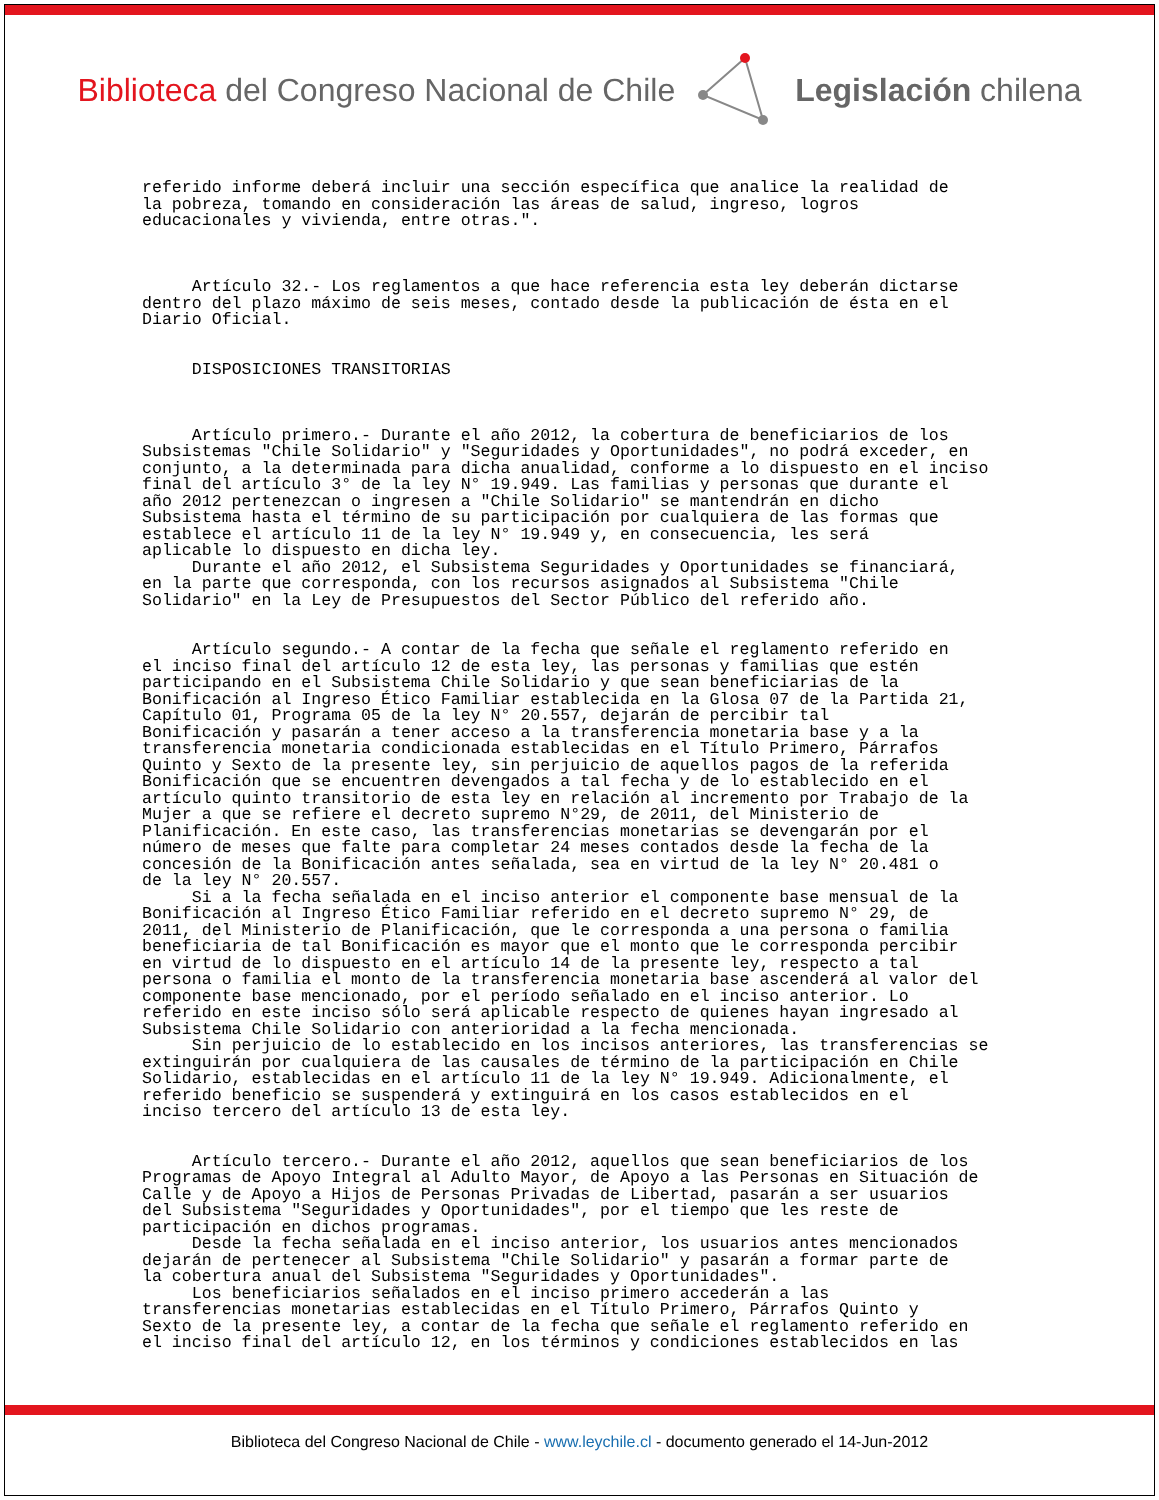Biblioteca del Congreso Nacional de Chile
Legislación chilena
referido informe deberá incluir una sección específica que analice la realidad de la pobreza, tomando en consideración las áreas de salud, ingreso, logros educacionales y vivienda, entre otras.". Artículo 32.- Los reglamentos a que hace referencia esta ley deberán dictarse dentro del plazo máximo de seis meses, contado desde la publicación de ésta en el Diario Oficial. DISPOSICIONES TRANSITORIAS Artículo primero.- Durante el año 2012, la cobertura de beneficiarios de los Subsistemas "Chile Solidario" y "Seguridades y Oportunidades", no podrá exceder, en conjunto, a la determinada para dicha anualidad, conforme a lo dispuesto en el inciso final del artículo 3° de la ley N° 19.949. Las familias y personas que durante el año 2012 pertenezcan o ingresen a "Chile Solidario" se mantendrán en dicho Subsistema hasta el término de su participación por cualquiera de las formas que establece el artículo 11 de la ley N° 19.949 y, en consecuencia, les será aplicable lo dispuesto en dicha ley. Durante el año 2012, el Subsistema Seguridades y Oportunidades se financiará, en la parte que corresponda, con los recursos asignados al Subsistema "Chile Solidario" en la Ley de Presupuestos del Sector Público del referido año. Artículo segundo.- A contar de la fecha que señale el reglamento referido en el inciso final del artículo 12 de esta ley, las personas y familias que estén participando en el Subsistema Chile Solidario y que sean beneficiarias de la Bonificación al Ingreso Ético Familiar establecida en la Glosa 07 de la Partida 21, Capítulo 01, Programa 05 de la ley N° 20.557, dejarán de percibir tal Bonificación y pasarán a tener acceso a la transferencia monetaria base y a la transferencia monetaria condicionada establecidas en el Título Primero, Párrafos Quinto y Sexto de la presente ley, sin perjuicio de aquellos pagos de la referida Bonificación que se encuentren devengados a tal fecha y de lo establecido en el artículo quinto transitorio de esta ley en relación al incremento por Trabajo de la Mujer a que se refiere el decreto supremo N°29, de 2011, del Ministerio de Planificación. En este caso, las transferencias monetarias se devengarán por el número de meses que falte para completar 24 meses contados desde la fecha de la concesión de la Bonificación antes señalada, sea en virtud de la ley N° 20.481 o de la ley N° 20.557. Si a la fecha señalada en el inciso anterior el componente base mensual de la Bonificación al Ingreso Ético Familiar referido en el decreto supremo N° 29, de 2011, del Ministerio de Planificación, que le corresponda a una persona o familia beneficiaria de tal Bonificación es mayor que el monto que le corresponda percibir en virtud de lo dispuesto en el artículo 14 de la presente ley, respecto a tal persona o familia el monto de la transferencia monetaria base ascenderá al valor del componente base mencionado, por el período señalado en el inciso anterior. Lo referido en este inciso sólo será aplicable respecto de quienes hayan ingresado al Subsistema Chile Solidario con anterioridad a la fecha mencionada. Sin perjuicio de lo establecido en los incisos anteriores, las transferencias se extinguirán por cualquiera de las causales de término de la participación en Chile Solidario, establecidas en el artículo 11 de la ley N° 19.949. Adicionalmente, el referido beneficio se suspenderá y extinguirá en los casos establecidos en el inciso tercero del artículo 13 de esta ley. Artículo tercero.- Durante el año 2012, aquellos que sean beneficiarios de los Programas de Apoyo Integral al Adulto Mayor, de Apoyo a las Personas en Situación de Calle y de Apoyo a Hijos de Personas Privadas de Libertad, pasarán a ser usuarios del Subsistema "Seguridades y Oportunidades", por el tiempo que les reste de participación en dichos programas. Desde la fecha señalada en el inciso anterior, los usuarios antes mencionados dejarán de pertenecer al Subsistema "Chile Solidario" y pasarán a formar parte de la cobertura anual del Subsistema "Seguridades y Oportunidades". Los beneficiarios señalados en el inciso primero accederán a las transferencias monetarias establecidas en el Título Primero, Párrafos Quinto y Sexto de la presente ley, a contar de la fecha que señale el reglamento referido en el inciso final del artículo 12, en los términos y condiciones establecidos en las
Biblioteca del Congreso Nacional de Chile - www.leychile.cl - documento generado el 14-Jun-2012